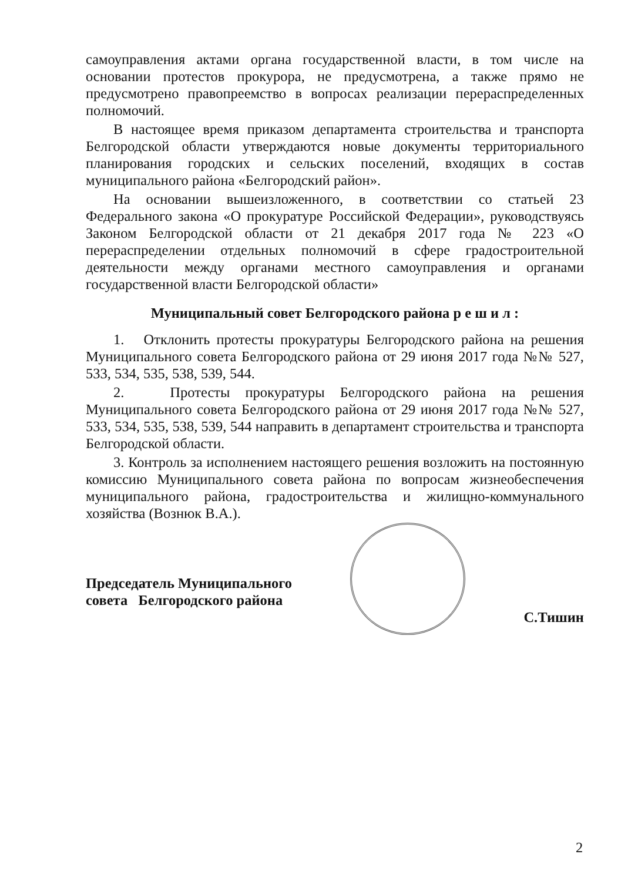самоуправления актами органа государственной власти, в том числе на основании протестов прокурора, не предусмотрена, а также прямо не предусмотрено правопреемство в вопросах реализации перераспределенных полномочий.
В настоящее время приказом департамента строительства и транспорта Белгородской области утверждаются новые документы территориального планирования городских и сельских поселений, входящих в состав муниципального района «Белгородский район».
На основании вышеизложенного, в соответствии со статьей 23 Федерального закона «О прокуратуре Российской Федерации», руководствуясь Законом Белгородской области от 21 декабря 2017 года № 223 «О перераспределении отдельных полномочий в сфере градостроительной деятельности между органами местного самоуправления и органами государственной власти Белгородской области»
Муниципальный совет Белгородского района р е ш и л :
1. Отклонить протесты прокуратуры Белгородского района на решения Муниципального совета Белгородского района от 29 июня 2017 года №№ 527, 533, 534, 535, 538, 539, 544.
2. Протесты прокуратуры Белгородского района на решения Муниципального совета Белгородского района от 29 июня 2017 года №№ 527, 533, 534, 535, 538, 539, 544 направить в департамент строительства и транспорта Белгородской области.
3. Контроль за исполнением настоящего решения возложить на постоянную комиссию Муниципального совета района по вопросам жизнеобеспечения муниципального района, градостроительства и жилищно-коммунального хозяйства (Вознюк В.А.).
Председатель Муниципального
совета Белгородского района
С.Тишин
2